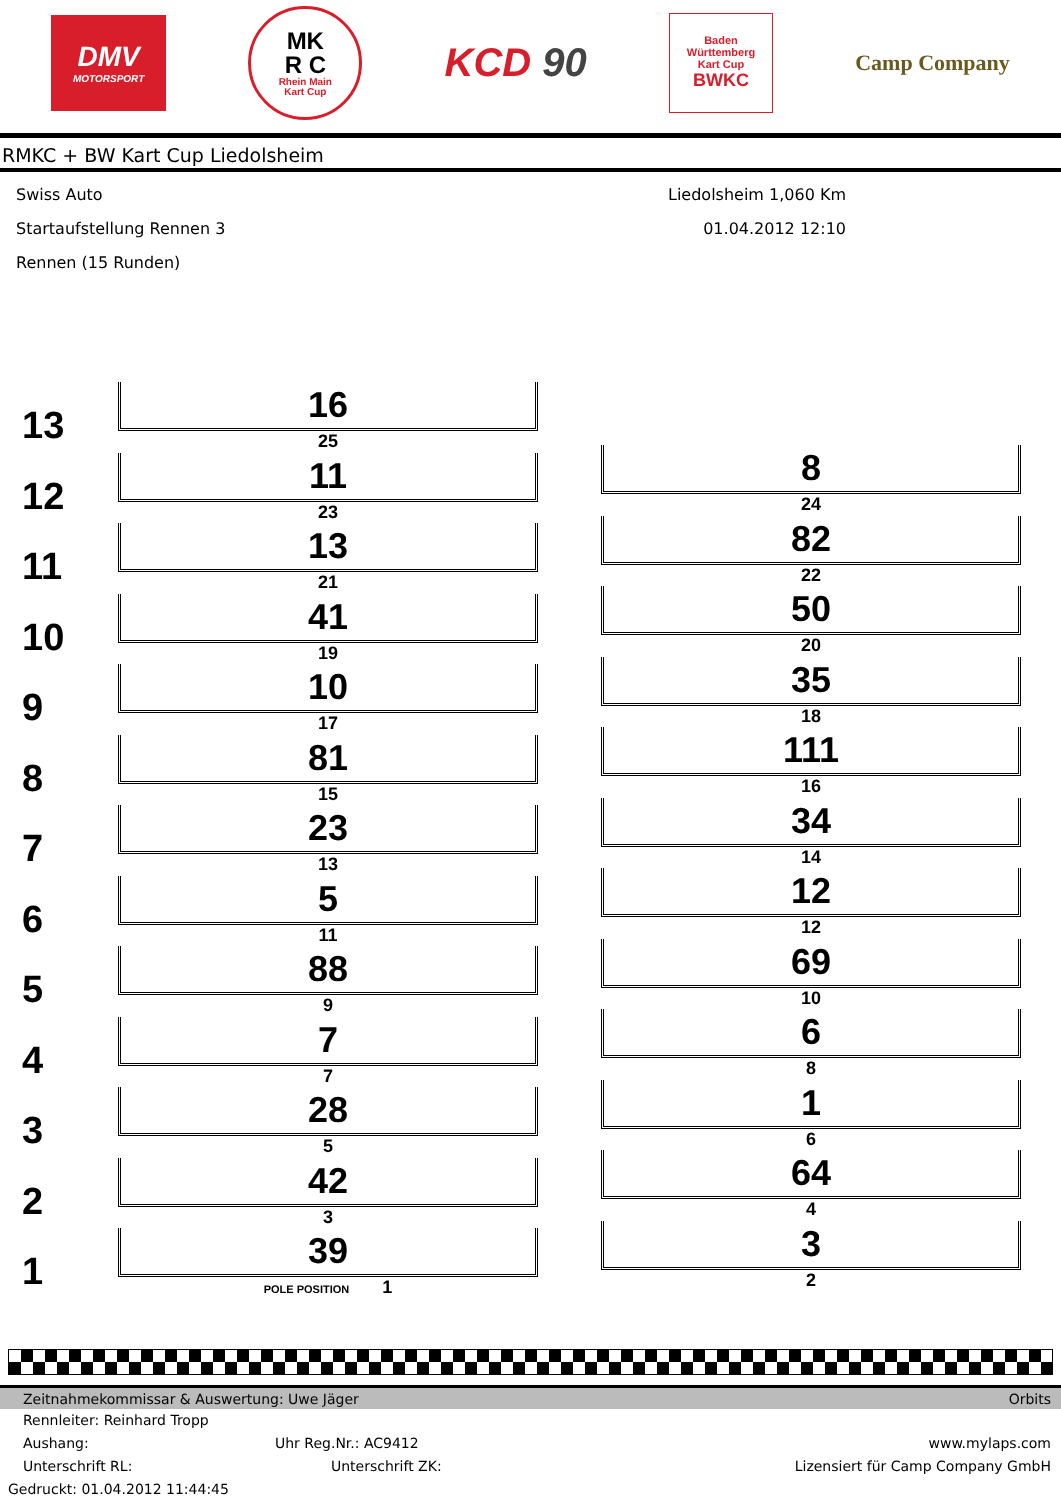DMV
MOTORSPORT
MK
R C
Rhein Main
Kart Cup
KCD 90
Baden
Württemberg
Kart Cup
BWKC
Camp Company
RMKC + BW Kart Cup Liedolsheim
Swiss Auto
Startaufstellung Rennen 3
Rennen (15 Runden)
Liedolsheim 1,060 Km
01.04.2012 12:10
13
16
25
12
11
23
11
13
21
10
41
19
9
10
17
8
81
15
7
23
13
6
5
11
5
88
9
4
7
7
3
28
5
2
42
3
1
39
POLE POSITION 1
8
24
82
22
50
20
35
18
111
16
34
14
12
12
69
10
6
8
1
6
64
4
3
2
Zeitnahmekommissar & Auswertung: Uwe Jäger Orbits
Rennleiter: Reinhard Tropp
Aushang: Uhr Reg.Nr.: AC9412 www.mylaps.com
Unterschrift RL: Unterschrift ZK: Lizensiert für Camp Company GmbH
Gedruckt: 01.04.2012 11:44:45